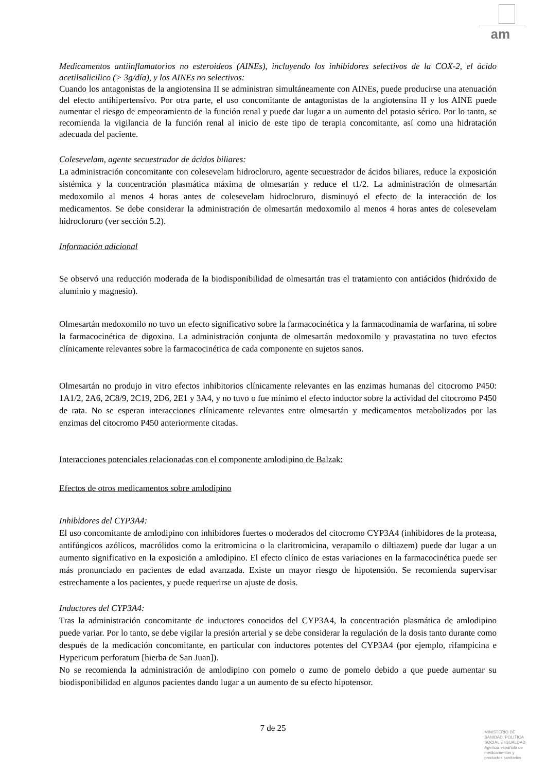am
Medicamentos antiinflamatorios no esteroideos (AINEs), incluyendo los inhibidores selectivos de la COX-2, el ácido acetilsalicilico (> 3g/día), y los AINEs no selectivos:
Cuando los antagonistas de la angiotensina II se administran simultáneamente con AINEs, puede producirse una atenuación del efecto antihipertensivo. Por otra parte, el uso concomitante de antagonistas de la angiotensina II y los AINE puede aumentar el riesgo de empeoramiento de la función renal y puede dar lugar a un aumento del potasio sérico. Por lo tanto, se recomienda la vigilancia de la función renal al inicio de este tipo de terapia concomitante, así como una hidratación adecuada del paciente.
Colesevelam, agente secuestrador de ácidos biliares:
La administración concomitante con colesevelam hidrocloruro, agente secuestrador de ácidos biliares, reduce la exposición sistémica y la concentración plasmática máxima de olmesartán y reduce el t1/2. La administración de olmesartán medoxomilo al menos 4 horas antes de colesevelam hidrocloruro, disminuyó el efecto de la interacción de los medicamentos. Se debe considerar la administración de olmesartán medoxomilo al menos 4 horas antes de colesevelam hidrocloruro (ver sección 5.2).
Información adicional
Se observó una reducción moderada de la biodisponibilidad de olmesartán tras el tratamiento con antiácidos (hidróxido de aluminio y magnesio).
Olmesartán medoxomilo no tuvo un efecto significativo sobre la farmacocinética y la farmacodinamia de warfarina, ni sobre la farmacocinética de digoxina. La administración conjunta de olmesartán medoxomilo y pravastatina no tuvo efectos clínicamente relevantes sobre la farmacocinética de cada componente en sujetos sanos.
Olmesartán no produjo in vitro efectos inhibitorios clínicamente relevantes en las enzimas humanas del citocromo P450: 1A1/2, 2A6, 2C8/9, 2C19, 2D6, 2E1 y 3A4, y no tuvo o fue mínimo el efecto inductor sobre la actividad del citocromo P450 de rata. No se esperan interacciones clínicamente relevantes entre olmesartán y medicamentos metabolizados por las enzimas del citocromo P450 anteriormente citadas.
Interacciones potenciales relacionadas con el componente amlodipino de Balzak:
Efectos de otros medicamentos sobre amlodipino
Inhibidores del CYP3A4:
El uso concomitante de amlodipino con inhibidores fuertes o moderados del citocromo CYP3A4 (inhibidores de la proteasa, antifúngicos azólicos, macrólidos como la eritromicina o la claritromicina, verapamilo o diltiazem) puede dar lugar a un aumento significativo en la exposición a amlodipino. El efecto clínico de estas variaciones en la farmacocinética puede ser más pronunciado en pacientes de edad avanzada. Existe un mayor riesgo de hipotensión. Se recomienda supervisar estrechamente a los pacientes, y puede requerirse un ajuste de dosis.
Inductores del CYP3A4:
Tras la administración concomitante de inductores conocidos del CYP3A4, la concentración plasmática de amlodipino puede variar. Por lo tanto, se debe vigilar la presión arterial y se debe considerar la regulación de la dosis tanto durante como después de la medicación concomitante, en particular con inductores potentes del CYP3A4 (por ejemplo, rifampicina e Hypericum perforatum [hierba de San Juan]).
No se recomienda la administración de amlodipino con pomelo o zumo de pomelo debido a que puede aumentar su biodisponibilidad en algunos pacientes dando lugar a un aumento de su efecto hipotensor.
7 de 25
MINISTERIO DE
SANIDAD, POLITICA
SOCIAL E IGUALDAD
Agencia española de
medicamentos y
productos sanitarios